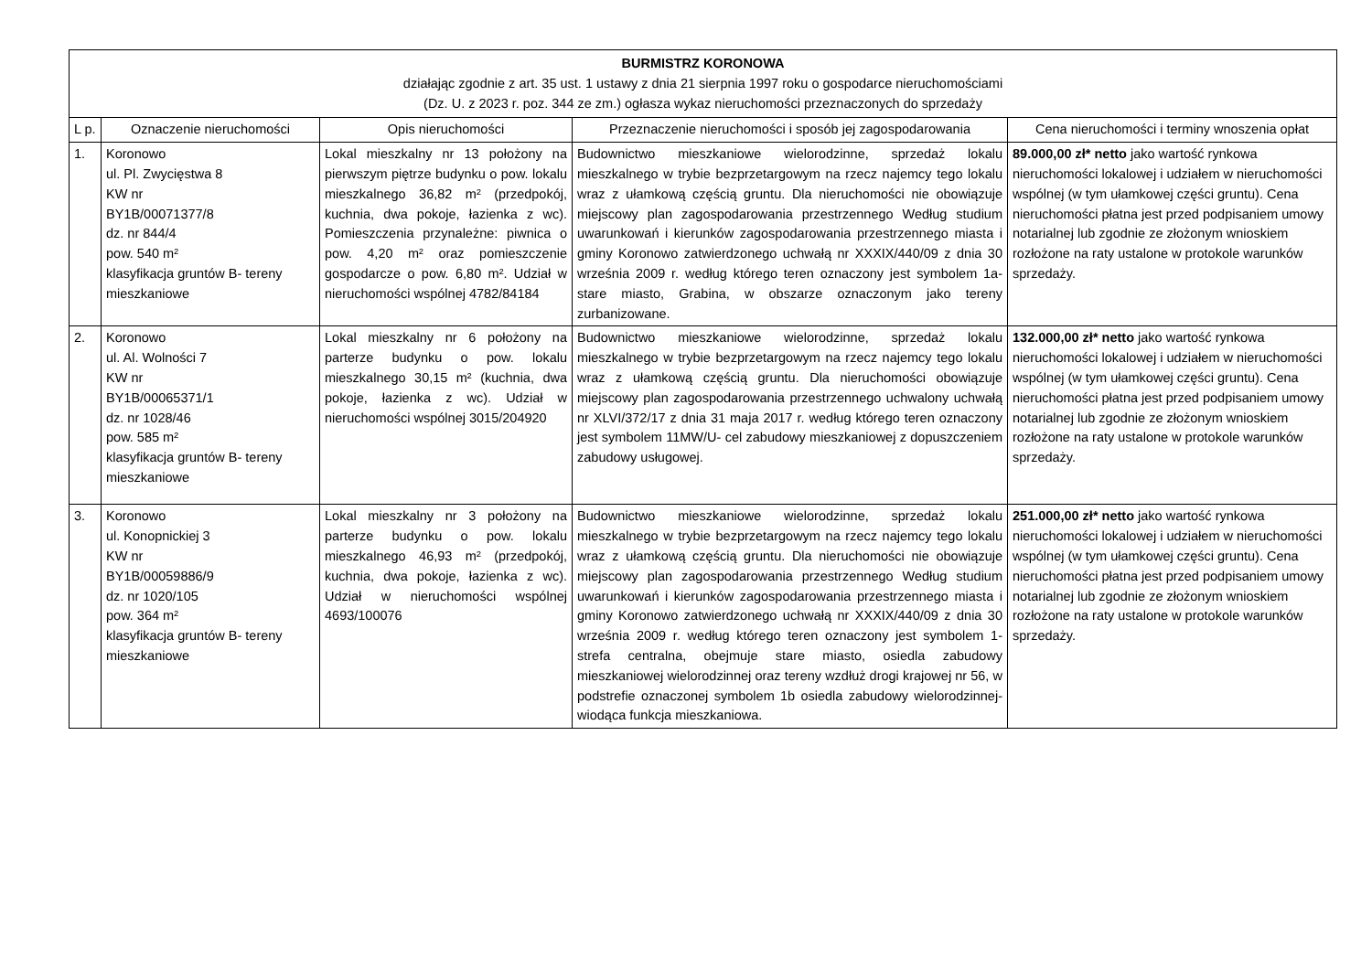| BURMISTRZ KORONOWA działając zgodnie z art. 35 ust. 1 ustawy z dnia 21 sierpnia 1997 roku o gospodarce nieruchomościami (Dz. U. z 2023 r. poz. 344 ze zm.) ogłasza wykaz nieruchomości przeznaczonych do sprzedaży | | | | |
| L p. | Oznaczenie nieruchomości | Opis nieruchomości | Przeznaczenie nieruchomości i sposób jej zagospodarowania | Cena nieruchomości i terminy wnoszenia opłat |
| 1. | Koronowo ul. Pl. Zwycięstwa 8 KW nr BY1B/00071377/8 dz. nr 844/4 pow. 540 m² klasyfikacja gruntów B- tereny mieszkaniowe | Lokal mieszkalny nr 13 położony na pierwszym piętrze budynku o pow. lokalu mieszkalnego 36,82 m² (przedpokój, kuchnia, dwa pokoje, łazienka z wc). Pomieszczenia przynależne: piwnica o pow. 4,20 m² oraz pomieszczenie gospodarcze o pow. 6,80 m². Udział w nieruchomości wspólnej 4782/84184 | Budownictwo mieszkaniowe wielorodzinne, sprzedaż lokalu mieszkalnego w trybie bezprzetargowym na rzecz najemcy tego lokalu wraz z ułamkową częścią gruntu. Dla nieruchomości nie obowiązuje miejscowy plan zagospodarowania przestrzennego Według studium uwarunkowań i kierunków zagospodarowania przestrzennego miasta i gminy Koronowo zatwierdzonego uchwałą nr XXXIX/440/09 z dnia 30 września 2009 r. według którego teren oznaczony jest symbolem 1a- stare miasto, Grabina, w obszarze oznaczonym jako tereny zurbanizowane. | 89.000,00 zł* netto jako wartość rynkowa nieruchomości lokalowej i udziałem w nieruchomości wspólnej (w tym ułamkowej części gruntu). Cena nieruchomości płatna jest przed podpisaniem umowy notarialnej lub zgodnie ze złożonym wnioskiem rozłożone na raty ustalone w protokole warunków sprzedaży. |
| 2. | Koronowo ul. Al. Wolności 7 KW nr BY1B/00065371/1 dz. nr 1028/46 pow. 585 m² klasyfikacja gruntów B- tereny mieszkaniowe | Lokal mieszkalny nr 6 położony na parterze budynku o pow. lokalu mieszkalnego 30,15 m² (kuchnia, dwa pokoje, łazienka z wc). Udział w nieruchomości wspólnej 3015/204920 | Budownictwo mieszkaniowe wielorodzinne, sprzedaż lokalu mieszkalnego w trybie bezprzetargowym na rzecz najemcy tego lokalu wraz z ułamkową częścią gruntu. Dla nieruchomości obowiązuje miejscowy plan zagospodarowania przestrzennego uchwalony uchwałą nr XLVI/372/17 z dnia 31 maja 2017 r. według którego teren oznaczony jest symbolem 11MW/U- cel zabudowy mieszkaniowej z dopuszczeniem zabudowy usługowej. | 132.000,00 zł* netto jako wartość rynkowa nieruchomości lokalowej i udziałem w nieruchomości wspólnej (w tym ułamkowej części gruntu). Cena nieruchomości płatna jest przed podpisaniem umowy notarialnej lub zgodnie ze złożonym wnioskiem rozłożone na raty ustalone w protokole warunków sprzedaży. |
| 3. | Koronowo ul. Konopnickiej 3 KW nr BY1B/00059886/9 dz. nr 1020/105 pow. 364 m² klasyfikacja gruntów B- tereny mieszkaniowe | Lokal mieszkalny nr 3 położony na parterze budynku o pow. lokalu mieszkalnego 46,93 m² (przedpokój, kuchnia, dwa pokoje, łazienka z wc). Udział w nieruchomości wspólnej 4693/100076 | Budownictwo mieszkaniowe wielorodzinne, sprzedaż lokalu mieszkalnego w trybie bezprzetargowym na rzecz najemcy tego lokalu wraz z ułamkową częścią gruntu. Dla nieruchomości nie obowiązuje miejscowy plan zagospodarowania przestrzennego Według studium uwarunkowań i kierunków zagospodarowania przestrzennego miasta i gminy Koronowo zatwierdzonego uchwałą nr XXXIX/440/09 z dnia 30 września 2009 r. według którego teren oznaczony jest symbolem 1- strefa centralna, obejmuje stare miasto, osiedla zabudowy mieszkaniowej wielorodzinnej oraz tereny wzdłuż drogi krajowej nr 56, w podstrefie oznaczonej symbolem 1b osiedla zabudowy wielorodzinnej- wiodąca funkcja mieszkaniowa. | 251.000,00 zł* netto jako wartość rynkowa nieruchomości lokalowej i udziałem w nieruchomości wspólnej (w tym ułamkowej części gruntu). Cena nieruchomości płatna jest przed podpisaniem umowy notarialnej lub zgodnie ze złożonym wnioskiem rozłożone na raty ustalone w protokole warunków sprzedaży. |